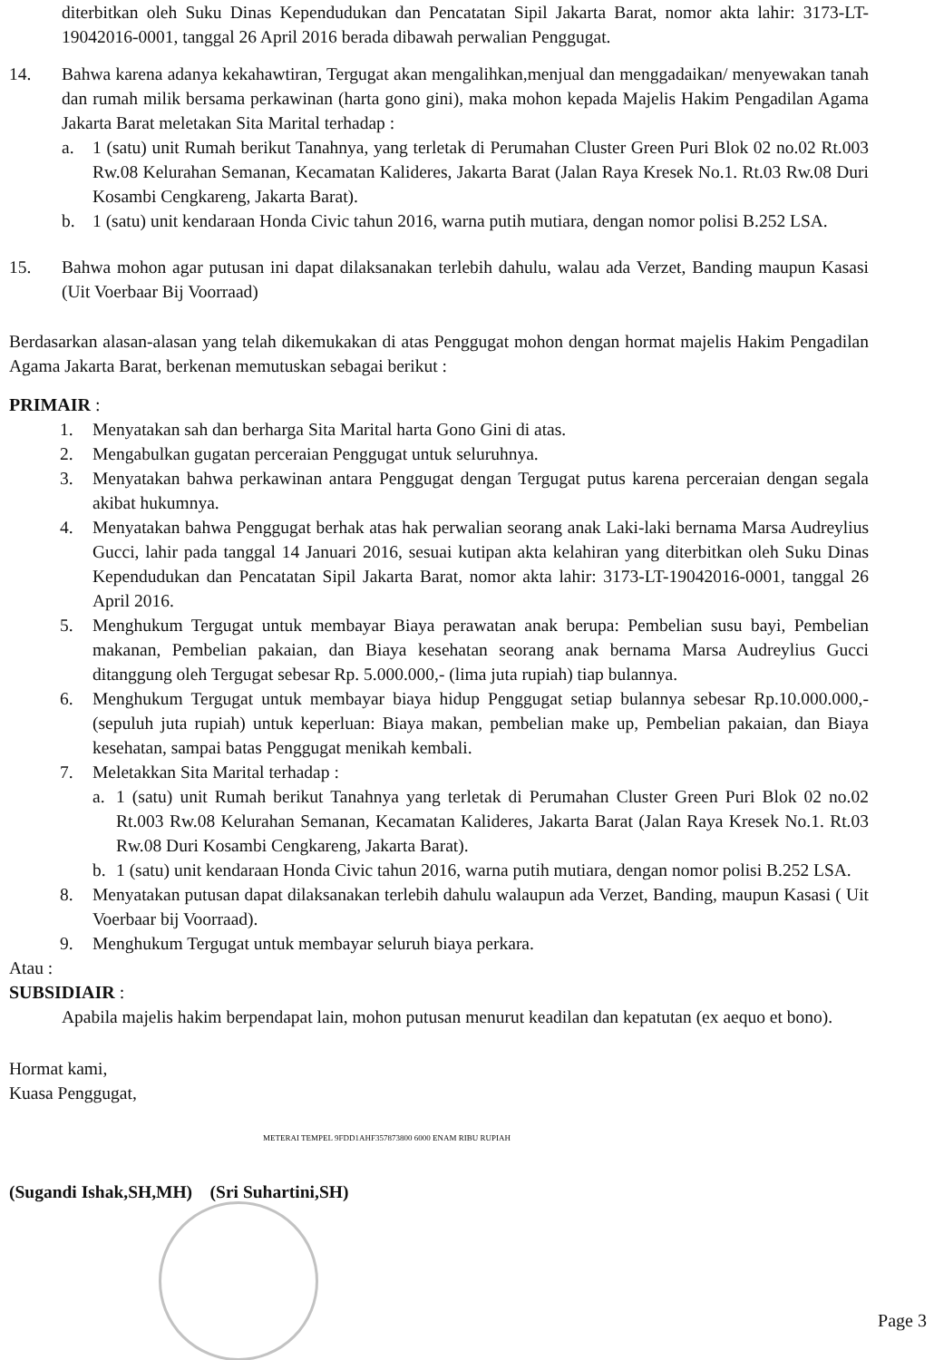diterbitkan oleh Suku Dinas Kependudukan dan Pencatatan Sipil Jakarta Barat, nomor akta lahir: 3173-LT-19042016-0001, tanggal 26 April 2016 berada dibawah perwalian Penggugat.
14. Bahwa karena adanya kekahawtiran, Tergugat akan mengalihkan,menjual dan menggadaikan/ menyewakan tanah dan rumah milik bersama perkawinan (harta gono gini), maka mohon kepada Majelis Hakim Pengadilan Agama Jakarta Barat meletakan Sita Marital terhadap :
a. 1 (satu) unit Rumah berikut Tanahnya, yang terletak di Perumahan Cluster Green Puri Blok 02 no.02 Rt.003 Rw.08 Kelurahan Semanan, Kecamatan Kalideres, Jakarta Barat (Jalan Raya Kresek No.1. Rt.03 Rw.08 Duri Kosambi Cengkareng, Jakarta Barat).
b. 1 (satu) unit kendaraan Honda Civic tahun 2016, warna putih mutiara, dengan nomor polisi B.252 LSA.
15. Bahwa mohon agar putusan ini dapat dilaksanakan terlebih dahulu, walau ada Verzet, Banding maupun Kasasi (Uit Voerbaar Bij Voorraad)
Berdasarkan alasan-alasan yang telah dikemukakan di atas Penggugat mohon dengan hormat majelis Hakim Pengadilan Agama Jakarta Barat, berkenan memutuskan sebagai berikut :
PRIMAIR :
1. Menyatakan sah dan berharga Sita Marital harta Gono Gini di atas.
2. Mengabulkan gugatan perceraian Penggugat untuk seluruhnya.
3. Menyatakan bahwa perkawinan antara Penggugat dengan Tergugat putus karena perceraian dengan segala akibat hukumnya.
4. Menyatakan bahwa Penggugat berhak atas hak perwalian seorang anak Laki-laki bernama Marsa Audreylius Gucci, lahir pada tanggal 14 Januari 2016, sesuai kutipan akta kelahiran yang diterbitkan oleh Suku Dinas Kependudukan dan Pencatatan Sipil Jakarta Barat, nomor akta lahir: 3173-LT-19042016-0001, tanggal 26 April 2016.
5. Menghukum Tergugat untuk membayar Biaya perawatan anak berupa: Pembelian susu bayi, Pembelian makanan, Pembelian pakaian, dan Biaya kesehatan seorang anak bernama Marsa Audreylius Gucci ditanggung oleh Tergugat sebesar Rp. 5.000.000,- (lima juta rupiah) tiap bulannya.
6. Menghukum Tergugat untuk membayar biaya hidup Penggugat setiap bulannya sebesar Rp.10.000.000,- (sepuluh juta rupiah) untuk keperluan: Biaya makan, pembelian make up, Pembelian pakaian, dan Biaya kesehatan, sampai batas Penggugat menikah kembali.
7. Meletakkan Sita Marital terhadap :
a. 1 (satu) unit Rumah berikut Tanahnya yang terletak di Perumahan Cluster Green Puri Blok 02 no.02 Rt.003 Rw.08 Kelurahan Semanan, Kecamatan Kalideres, Jakarta Barat (Jalan Raya Kresek No.1. Rt.03 Rw.08 Duri Kosambi Cengkareng, Jakarta Barat).
b. 1 (satu) unit kendaraan Honda Civic tahun 2016, warna putih mutiara, dengan nomor polisi B.252 LSA.
8. Menyatakan putusan dapat dilaksanakan terlebih dahulu walaupun ada Verzet, Banding, maupun Kasasi ( Uit Voerbaar bij Voorraad).
9. Menghukum Tergugat untuk membayar seluruh biaya perkara.
Atau :
SUBSIDIAIR :
Apabila majelis hakim berpendapat lain, mohon putusan menurut keadilan dan kepatutan (ex aequo et bono).
Hormat kami,
Kuasa Penggugat,
METERAI TEMPEL 9FDD1AHF357873800 6000 ENAM RIBU RUPIAH
(Sugandi Ishak,SH,MH) (Sri Suhartini,SH)
Page 3